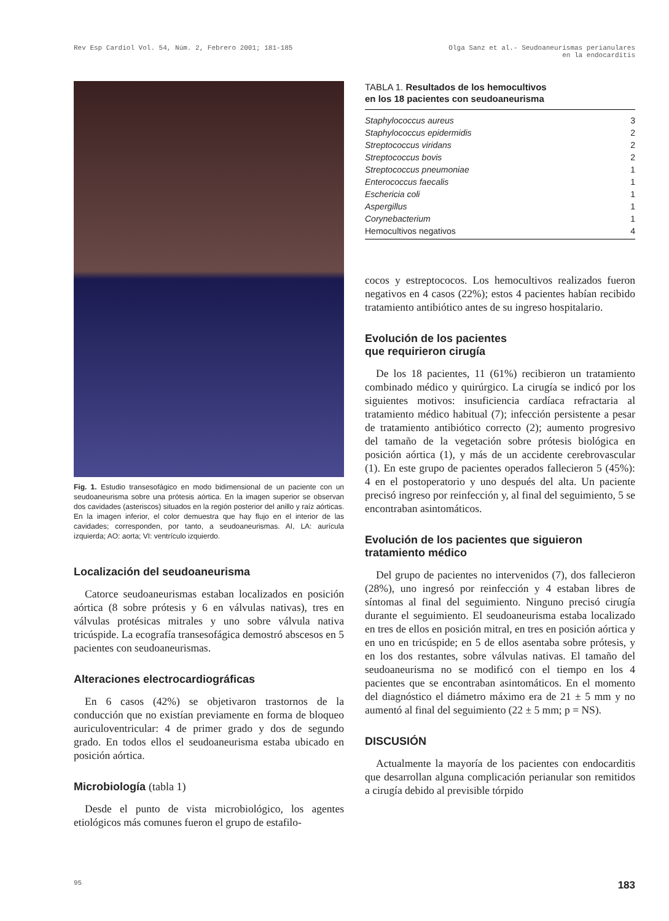Rev Esp Cardiol Vol. 54, Núm. 2, Febrero 2001; 181-185
Olga Sanz et al.- Seudoaneurismas perianulares
en la endocarditis
Fig. 1. Estudio transesofágico en modo bidimensional de un paciente con un seudoaneurisma sobre una prótesis aórtica. En la imagen superior se observan dos cavidades (asteriscos) situados en la región posterior del anillo y raíz aórticas. En la imagen inferior, el color demuestra que hay flujo en el interior de las cavidades; corresponden, por tanto, a seudoaneurismas. AI, LA: aurícula izquierda; AO: aorta; VI: ventrículo izquierdo.
Localización del seudoaneurisma
Catorce seudoaneurismas estaban localizados en posición aórtica (8 sobre prótesis y 6 en válvulas nativas), tres en válvulas protésicas mitrales y uno sobre válvula nativa tricúspide. La ecografía transesofágica demostró abscesos en 5 pacientes con seudoaneurismas.
Alteraciones electrocardiográficas
En 6 casos (42%) se objetivaron trastornos de la conducción que no existían previamente en forma de bloqueo auriculoventricular: 4 de primer grado y dos de segundo grado. En todos ellos el seudoaneurisma estaba ubicado en posición aórtica.
Microbiología (tabla 1)
Desde el punto de vista microbiológico, los agentes etiológicos más comunes fueron el grupo de estafilo-
TABLA 1. Resultados de los hemocultivos
en los 18 pacientes con seudoaneurisma
| Staphylococcus aureus | 3 |
| Staphylococcus epidermidis | 2 |
| Streptococcus viridans | 2 |
| Streptococcus bovis | 2 |
| Streptococcus pneumoniae | 1 |
| Enterococcus faecalis | 1 |
| Eschericia coli | 1 |
| Aspergillus | 1 |
| Corynebacterium | 1 |
| Hemocultivos negativos | 4 |
cocos y estreptococos. Los hemocultivos realizados fueron negativos en 4 casos (22%); estos 4 pacientes habían recibido tratamiento antibiótico antes de su ingreso hospitalario.
Evolución de los pacientes
que requirieron cirugía
De los 18 pacientes, 11 (61%) recibieron un tratamiento combinado médico y quirúrgico. La cirugía se indicó por los siguientes motivos: insuficiencia cardíaca refractaria al tratamiento médico habitual (7); infección persistente a pesar de tratamiento antibiótico correcto (2); aumento progresivo del tamaño de la vegetación sobre prótesis biológica en posición aórtica (1), y más de un accidente cerebrovascular (1). En este grupo de pacientes operados fallecieron 5 (45%): 4 en el postoperatorio y uno después del alta. Un paciente precisó ingreso por reinfección y, al final del seguimiento, 5 se encontraban asintomáticos.
Evolución de los pacientes que siguieron
tratamiento médico
Del grupo de pacientes no intervenidos (7), dos fallecieron (28%), uno ingresó por reinfección y 4 estaban libres de síntomas al final del seguimiento. Ninguno precisó cirugía durante el seguimiento. El seudoaneurisma estaba localizado en tres de ellos en posición mitral, en tres en posición aórtica y en uno en tricúspide; en 5 de ellos asentaba sobre prótesis, y en los dos restantes, sobre válvulas nativas. El tamaño del seudoaneurisma no se modificó con el tiempo en los 4 pacientes que se encontraban asintomáticos. En el momento del diagnóstico el diámetro máximo era de 21 ± 5 mm y no aumentó al final del seguimiento (22 ± 5 mm; p = NS).
DISCUSIÓN
Actualmente la mayoría de los pacientes con endocarditis que desarrollan alguna complicación perianular son remitidos a cirugía debido al previsible tórpido
95 183